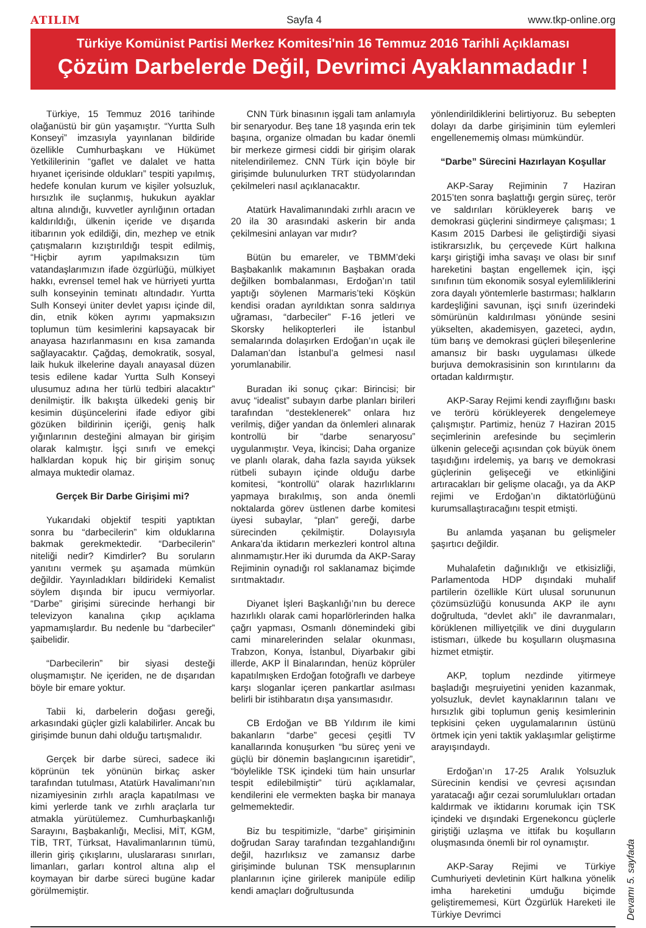ATILIM Sayfa 4 www.tkp-online.org
Türkiye Komünist Partisi Merkez Komitesi'nin 16 Temmuz 2016 Tarihli Açıklaması
Çözüm Darbelerde Değil, Devrimci Ayaklanmadadır !
Türkiye, 15 Temmuz 2016 tarihinde olağanüstü bir gün yaşamıştır. “Yurtta Sulh Konseyi” imzasıyla yayınlanan bildiride özellikle Cumhurbaşkanı ve Hükümet Yetkililerinin “gaflet ve dalalet ve hatta hıyanet içerisinde oldukları” tespiti yapılmış, hedefe konulan kurum ve kişiler yolsuzluk, hırsızlık ile suçlanmış, hukukun ayaklar altına alındığı, kuvvetler ayrılığının ortadan kaldırıldığı, ülkenin içeride ve dışarıda itibarının yok edildiği, din, mezhep ve etnik çatışmaların kızıştırıldığı tespit edilmiş, “Hiçbir ayrım yapılmaksızın tüm vatandaşlarımızın ifade özgürlüğü, mülkiyet hakkı, evrensel temel hak ve hürriyeti yurtta sulh konseyinin teminatı altındadır. Yurtta Sulh Konseyi üniter devlet yapısı içinde dil, din, etnik köken ayrımı yapmaksızın toplumun tüm kesimlerini kapsayacak bir anayasa hazırlanmasını en kısa zamanda sağlayacaktır. Çağdaş, demokratik, sosyal, laik hukuk ilkelerine dayalı anayasal düzen tesis edilene kadar Yurtta Sulh Konseyi ulusumuz adına her türlü tedbiri alacaktır” denilmiştir. İlk bakışta ülkedeki geniş bir kesimin düşüncelerini ifade ediyor gibi gözüken bildirinin içeriği, geniş halk yığınlarının desteğini almayan bir girişim olarak kalmıştır. İşçi sınıfı ve emekçi halklardan kopuk hiç bir girişim sonuç almaya muktedir olamaz.
Gerçek Bir Darbe Girişimi mi?
Yukarıdaki objektif tespiti yaptıktan sonra bu “darbecilerin” kim olduklarına bakmak gerekmektedir. “Darbecilerin” niteliği nedir? Kimdirler? Bu soruların yanıtını vermek şu aşamada mümkün değildir. Yayınladıkları bildirideki Kemalist söylem dışında bir ipucu vermiyorlar. “Darbe” girişimi sürecinde herhangi bir televizyon kanalına çıkıp açıklama yapmamışlardır. Bu nedenle bu “darbeciler” şaibelidir.
“Darbecilerin” bir siyasi desteği oluşmamıştır. Ne içeriden, ne de dışarıdan böyle bir emare yoktur.
Tabii ki, darbelerin doğası gereği, arkasındaki güçler gizli kalabilirler. Ancak bu girişimde bunun dahi olduğu tartışmalıdır.
Gerçek bir darbe süreci, sadece iki köprünün tek yönünün birkaç asker tarafından tutulması, Atatürk Havalimanı’nın nizamiyesinin zırhlı araçla kapatılması ve kimi yerlerde tank ve zırhlı araçlarla tur atmakla yürütülemez. Cumhurbaşkanlığı Sarayını, Başbakanlığı, Meclisi, MİT, KGM, TİB, TRT, Türksat, Havalimanlarının tümü, illerin giriş çıkışlarını, uluslararası sınırları, limanları, garları kontrol altına alıp el koymayan bir darbe süreci bugüne kadar görülmemiştir.
CNN Türk binasının işgali tam anlamıyla bir senaryodur. Beş tane 18 yaşında erin tek başına, organize olmadan bu kadar önemli bir merkeze girmesi ciddi bir girişim olarak nitelendirilemez. CNN Türk için böyle bir girişimde bulunulurken TRT stüdyolarından çekilmeleri nasıl açıklanacaktır.
Atatürk Havalimanındaki zırhlı aracın ve 20 ila 30 arasındaki askerin bir anda çekilmesini anlayan var mıdır?
Bütün bu emareler, ve TBMM’deki Başbakanlık makamının Başbakan orada değilken bombalanması, Erdoğan’ın tatil yaptığı söylenen Marmaris’teki Köşkün kendisi oradan ayrıldıktan sonra saldırıya uğraması, “darbeciler” F-16 jetleri ve Skorsky helikopterleri ile İstanbul semalarında dolaşırken Erdoğan’ın uçak ile Dalaman’dan İstanbul’a gelmesi nasıl yorumlanabilir.
Buradan iki sonuç çıkar: Birincisi; bir avuç “idealist” subayın darbe planları birileri tarafından “desteklenerek” onlara hız verilmiş, diğer yandan da önlemleri alınarak kontrollü bir “darbe senaryosu” uygulanmıştır. Veya, İkincisi; Daha organize ve planlı olarak, daha fazla sayıda yüksek rütbeli subayın içinde olduğu darbe komitesi, “kontrollü” olarak hazırlıklarını yapmaya bırakılmış, son anda önemli noktalarda görev üstlenen darbe komitesi üyesi subaylar, “plan” gereği, darbe sürecinden çekilmiştir. Dolayısıyla Ankara’da iktidarın merkezleri kontrol altına alınmamıştır.Her iki durumda da AKP-Saray Rejiminin oynadığı rol saklanamaz biçimde sırıtmaktadır.
Diyanet İşleri Başkanlığı’nın bu derece hazırlıklı olarak cami hoparlörlerinden halka çağrı yapması, Osmanlı dönemindeki gibi cami minarelerinden selalar okunması, Trabzon, Konya, İstanbul, Diyarbakır gibi illerde, AKP İl Binalarından, henüz köprüler kapatılmışken Erdoğan fotoğraflı ve darbeye karşı sloganlar içeren pankartlar asılması belirli bir istihbaratın dışa yansımasıdır.
CB Erdoğan ve BB Yıldırım ile kimi bakanların “darbe” gecesi çeşitli TV kanallarında konuşurken “bu süreç yeni ve güçlü bir dönemin başlangıcının işaretidir”, “böylelikle TSK içindeki tüm hain unsurlar tespit edilebilmiştir” türü açıklamalar, kendilerini ele vermekten başka bir manaya gelmemektedir.
Biz bu tespitimizle, “darbe” girişiminin doğrudan Saray tarafından tezgahlandığını değil, hazırlıksız ve zamansız darbe girişiminde bulunan TSK mensuplarının planlarının içine girilerek manipüle edilip kendi amaçları doğrultusunda
yönlendirildiklerini belirtiyoruz. Bu sebepten dolayı da darbe girişiminin tüm eylemleri engellenememiş olması mümkündür.
“Darbe” Sürecini Hazırlayan Koşullar
AKP-Saray Rejiminin 7 Haziran 2015’ten sonra başlattığı gergin süreç, terör ve saldırıları körükleyerek barış ve demokrasi güçlerini sindirmeye çalışması; 1 Kasım 2015 Darbesi ile geliştirdiği siyasi istikrarsızlık, bu çerçevede Kürt halkına karşı giriştiği imha savaşı ve olası bir sınıf hareketini baştan engellemek için, işçi sınıfının tüm ekonomik sosyal eylemliliklerini zora dayalı yöntemlerle bastırması; halkların kardeşliğini savunan, işçi sınıfı üzerindeki sömürünün kaldırılması yönünde sesini yükselten, akademisyen, gazeteci, aydın, tüm barış ve demokrasi güçleri bileşenlerine amansız bir baskı uygulaması ülkede burjuva demokrasisinin son kırıntılarını da ortadan kaldırmıştır.
AKP-Saray Rejimi kendi zayıflığını baskı ve terörü körükleyerek dengelemeye çalışmıştır. Partimiz, henüz 7 Haziran 2015 seçimlerinin arefesinde bu seçimlerin ülkenin geleceği açısından çok büyük önem taşıdığını irdelemiş, ya barış ve demokrasi güçlerinin gelişeceği ve etkinliğini artıracakları bir gelişme olacağı, ya da AKP rejimi ve Erdoğan’ın diktatörlüğünü kurumsallaştıracağını tespit etmişti.
Bu anlamda yaşanan bu gelişmeler şaşırtıcı değildir.
Muhalafetin dağınıklığı ve etkisizliği, Parlamentoda HDP dışındaki muhalif partilerin özellikle Kürt ulusal sorununun çözümsüzlüğü konusunda AKP ile aynı doğrultuda, “devlet aklı” ile davranmaları, körüklenen milliyetçilik ve dini duyguların istismarı, ülkede bu koşulların oluşmasına hizmet etmiştir.
AKP, toplum nezdinde yitirmeye başladığı meşruiyetini yeniden kazanmak, yolsuzluk, devlet kaynaklarının talanı ve hırsızlık gibi toplumun geniş kesimlerinin tepkisini çeken uygulamalarının üstünü örtmek için yeni taktik yaklaşımlar geliştirme arayışındaydı.
Erdoğan’ın 17-25 Aralık Yolsuzluk Sürecinin kendisi ve çevresi açısından yaratacağı ağır cezai sorumlulukları ortadan kaldırmak ve iktidarını korumak için TSK içindeki ve dışındaki Ergenekoncu güçlerle giriştiği uzlaşma ve ittifak bu koşulların oluşmasında önemli bir rol oynamıştır.
AKP-Saray Rejimi ve Türkiye Cumhuriyeti devletinin Kürt halkına yönelik imha hareketini umduğu biçimde geliştirememesi, Kürt Özgürlük Hareketi ile Türkiye Devrimci
Devamı 5. sayfada